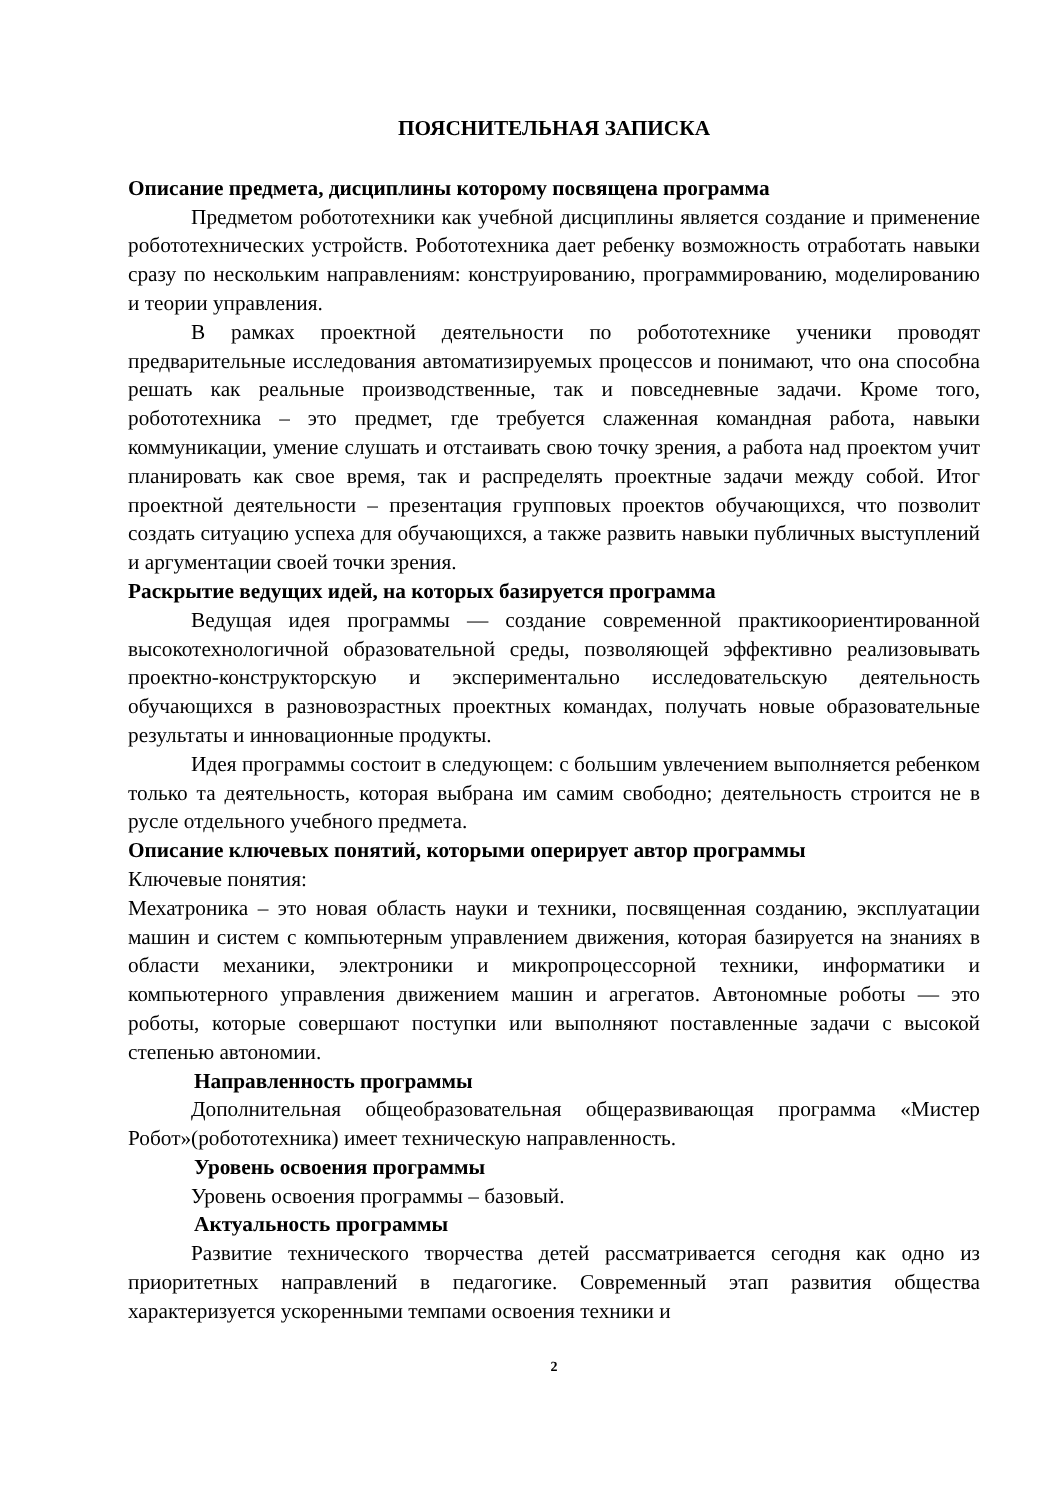ПОЯСНИТЕЛЬНАЯ ЗАПИСКА
Описание предмета, дисциплины которому посвящена программа
Предметом робототехники как учебной дисциплины является создание и применение робототехнических устройств. Робототехника дает ребенку возможность отработать навыки сразу по нескольким направлениям: конструированию, программированию, моделированию и теории управления.
В рамках проектной деятельности по робототехнике ученики проводят предварительные исследования автоматизируемых процессов и понимают, что она способна решать как реальные производственные, так и повседневные задачи. Кроме того, робототехника – это предмет, где требуется слаженная командная работа, навыки коммуникации, умение слушать и отстаивать свою точку зрения, а работа над проектом учит планировать как свое время, так и распределять проектные задачи между собой. Итог проектной деятельности – презентация групповых проектов обучающихся, что позволит создать ситуацию успеха для обучающихся, а также развить навыки публичных выступлений и аргументации своей точки зрения.
Раскрытие ведущих идей, на которых базируется программа
Ведущая идея программы — создание современной практикоориентированной высокотехнологичной образовательной среды, позволяющей эффективно реализовывать проектно-конструкторскую и экспериментально исследовательскую деятельность обучающихся в разновозрастных проектных командах, получать новые образовательные результаты и инновационные продукты.
Идея программы состоит в следующем: с большим увлечением выполняется ребенком только та деятельность, которая выбрана им самим свободно; деятельность строится не в русле отдельного учебного предмета.
Описание ключевых понятий, которыми оперирует автор программы
Ключевые понятия:
Мехатроника – это новая область науки и техники, посвященная созданию, эксплуатации машин и систем с компьютерным управлением движения, которая базируется на знаниях в области механики, электроники и микропроцессорной техники, информатики и компьютерного управления движением машин и агрегатов. Автономные роботы — это роботы, которые совершают поступки или выполняют поставленные задачи с высокой степенью автономии.
Направленность программы
Дополнительная общеобразовательная общеразвивающая программа «Мистер Робот»(робототехника) имеет техническую направленность.
Уровень освоения программы
Уровень освоения программы – базовый.
Актуальность программы
Развитие технического творчества детей рассматривается сегодня как одно из приоритетных направлений в педагогике. Современный этап развития общества характеризуется ускоренными темпами освоения техники и
2